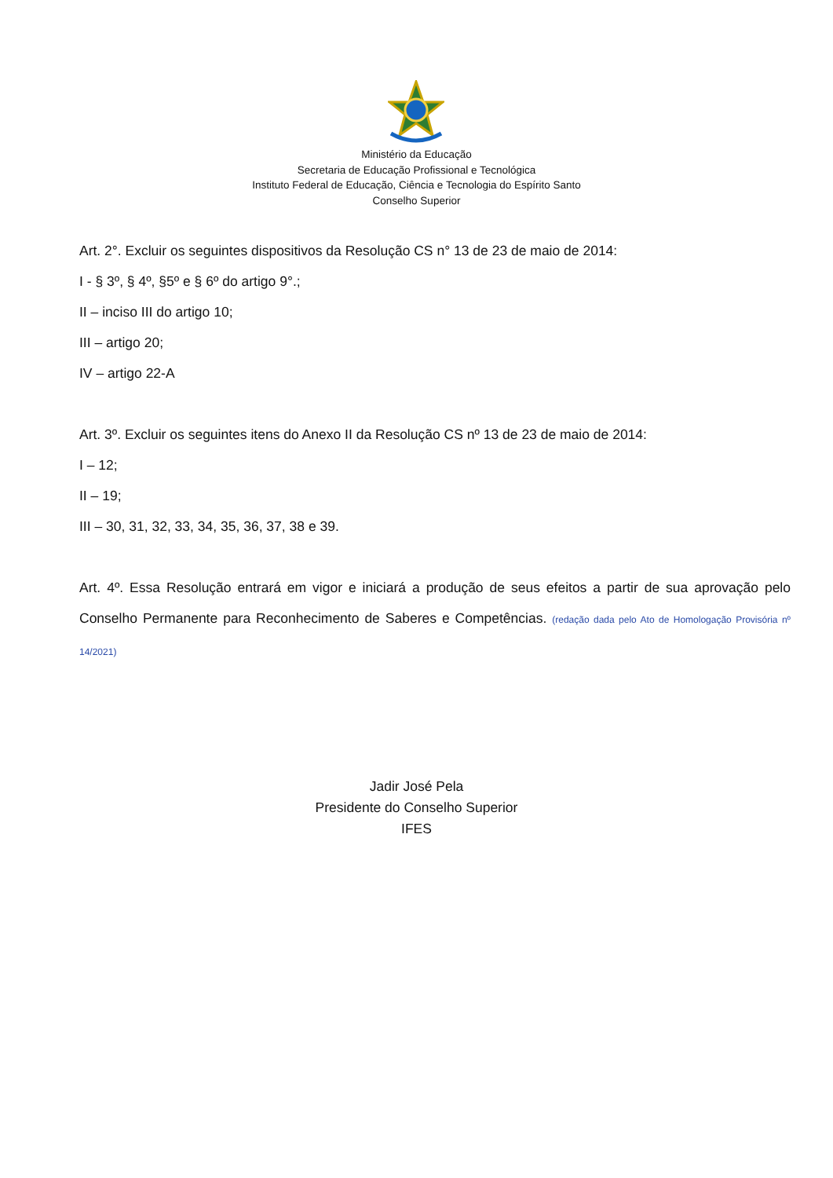Ministério da Educação
Secretaria de Educação Profissional e Tecnológica
Instituto Federal de Educação, Ciência e Tecnologia do Espírito Santo
Conselho Superior
Art. 2°. Excluir os seguintes dispositivos da Resolução CS n° 13 de 23 de maio de 2014:
I - § 3º, § 4º, §5º e § 6º do artigo 9°.;
II – inciso III do artigo 10;
III – artigo 20;
IV – artigo 22-A
Art. 3º. Excluir os seguintes itens do Anexo II da Resolução CS nº 13 de 23 de maio de 2014:
I – 12;
II – 19;
III – 30, 31, 32, 33, 34, 35, 36, 37, 38 e 39.
Art. 4º. Essa Resolução entrará em vigor e iniciará a produção de seus efeitos a partir de sua aprovação pelo Conselho Permanente para Reconhecimento de Saberes e Competências. (redação dada pelo Ato de Homologação Provisória nº 14/2021)
Jadir José Pela
Presidente do Conselho Superior
IFES